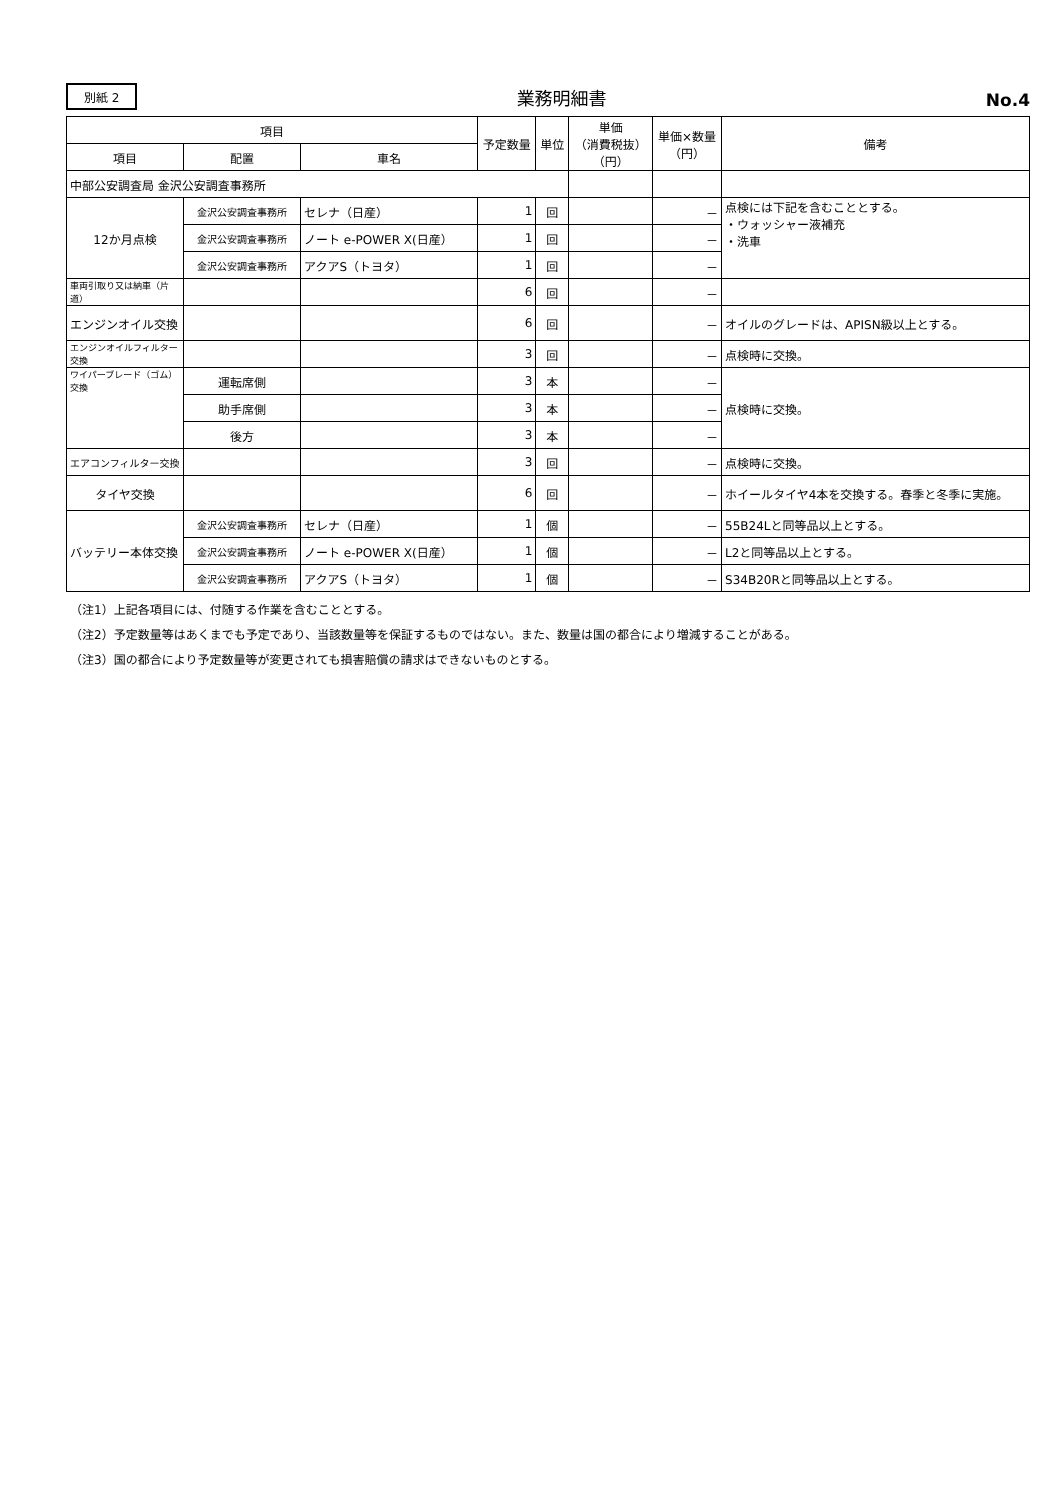別紙 2 業務明細書 No.4
| 項目 | | | 予定数量 | 単位 | 単価 （消費税抜） （円） | 単価×数量 （円） | 備考 |
| --- | --- | --- | --- | --- | --- | --- | --- |
| 項目 | 配置 | 車名 | | | | | |
| 中部公安調査局 金沢公安調査事務所 | | | | | | | |
| 12か月点検 | 金沢公安調査事務所 | セレナ（日産） | 1 | 回 | | － | 点検には下記を含むこととする。 ・ウォッシャー液補充 ・洗車 |
| | 金沢公安調査事務所 | ノート e-POWER X(日産） | 1 | 回 | | － | |
| | 金沢公安調査事務所 | アクアS（トヨタ） | 1 | 回 | | － | |
| 車両引取り又は納車（片道） | | | 6 | 回 | | － | |
| エンジンオイル交換 | | | 6 | 回 | | － | オイルのグレードは、APISN級以上とする。 |
| エンジンオイルフィルター交換 | | | 3 | 回 | | － | 点検時に交換。 |
| ワイパーブレード（ゴム）交換 | 運転席側 | | 3 | 本 | | － | 点検時に交換。 |
| | 助手席側 | | 3 | 本 | | － | |
| | 後方 | | 3 | 本 | | － | |
| エアコンフィルター交換 | | | 3 | 回 | | － | 点検時に交換。 |
| タイヤ交換 | | | 6 | 回 | | － | ホイールタイヤ4本を交換する。春季と冬季に実施。 |
| バッテリー本体交換 | 金沢公安調査事務所 | セレナ（日産） | 1 | 個 | | － | 55B24Lと同等品以上とする。 |
| | 金沢公安調査事務所 | ノート e-POWER X(日産） | 1 | 個 | | － | L2と同等品以上とする。 |
| | 金沢公安調査事務所 | アクアS（トヨタ） | 1 | 個 | | － | S34B20Rと同等品以上とする。 |
（注1）上記各項目には、付随する作業を含むこととする。
（注2）予定数量等はあくまでも予定であり、当該数量等を保証するものではない。また、数量は国の都合により増減することがある。
（注3）国の都合により予定数量等が変更されても損害賠償の請求はできないものとする。